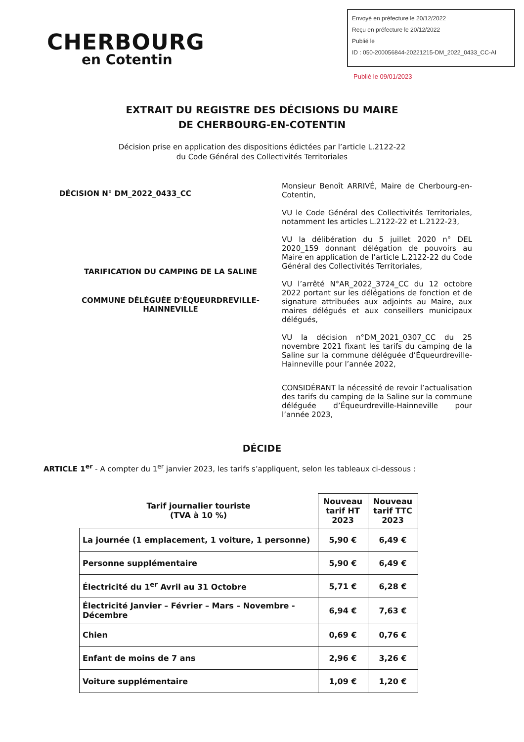CHERBOURG
en Cotentin
Envoyé en préfecture le 20/12/2022
Reçu en préfecture le 20/12/2022
Publié le
ID : 050-200056844-20221215-DM_2022_0433_CC-AI
Publié le 09/01/2023
EXTRAIT DU REGISTRE DES DÉCISIONS DU MAIRE
DE CHERBOURG-EN-COTENTIN
Décision prise en application des dispositions édictées par l’article L.2122-22
du Code Général des Collectivités Territoriales
DÉCISION N° DM_2022_0433_CC
TARIFICATION DU CAMPING DE LA SALINE
COMMUNE DÉLÉGUÉE D'ÉQUEURDREVILLE-HAINNEVILLE
Monsieur Benoît ARRIVÉ, Maire de Cherbourg-en-Cotentin,
VU le Code Général des Collectivités Territoriales, notamment les articles L.2122-22 et L.2122-23,
VU la délibération du 5 juillet 2020 n° DEL 2020_159 donnant délégation de pouvoirs au Maire en application de l’article L.2122-22 du Code Général des Collectivités Territoriales,
VU l’arrêté N°AR_2022_3724_CC du 12 octobre 2022 portant sur les délégations de fonction et de signature attribuées aux adjoints au Maire, aux maires délégués et aux conseillers municipaux délégués,
VU la décision n°DM_2021_0307_CC du 25 novembre 2021 fixant les tarifs du camping de la Saline sur la commune déléguée d’Équeurdreville-Hainneville pour l’année 2022,
CONSIDÉRANT la nécessité de revoir l’actualisation des tarifs du camping de la Saline sur la commune déléguée d’Équeurdreville-Hainneville pour l’année 2023,
DÉCIDE
ARTICLE 1<sup>er</sup> - A compter du 1<sup>er</sup> janvier 2023, les tarifs s’appliquent, selon les tableaux ci-dessous :
| Tarif journalier touriste (TVA à 10 %) | Nouveau tarif HT 2023 | Nouveau tarif TTC 2023 |
| --- | --- | --- |
| La journée (1 emplacement, 1 voiture, 1 personne) | 5,90 € | 6,49 € |
| Personne supplémentaire | 5,90 € | 6,49 € |
| Électricité du 1<sup>er</sup> Avril au 31 Octobre | 5,71 € | 6,28 € |
| Électricité Janvier – Février – Mars – Novembre - Décembre | 6,94 € | 7,63 € |
| Chien | 0,69 € | 0,76 € |
| Enfant de moins de 7 ans | 2,96 € | 3,26 € |
| Voiture supplémentaire | 1,09 € | 1,20 € |